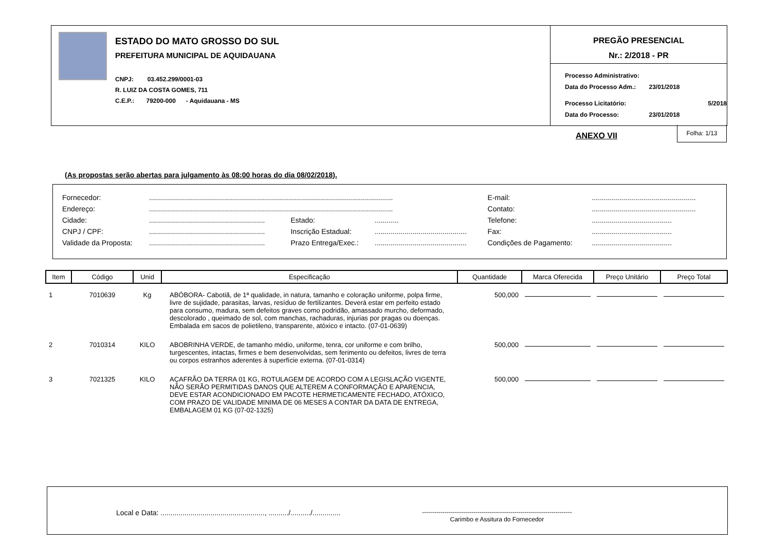ESTADO DO MATO GROSSO DO SUL
PREFEITURA MUNICIPAL DE AQUIDAUANA
CNPJ: 03.452.299/0001-03
R. LUIZ DA COSTA GOMES, 711
C.E.P.: 79200-000 - Aquidauana - MS
PREGÃO PRESENCIAL
Nr.: 2/2018 - PR
| Processo Administrativo: | |
| Data do Processo Adm.: | 23/01/2018 |
| Processo Licitatório: | 5/2018 |
| Data do Processo: | 23/01/2018 |
ANEXO VII
Folha: 1/13
(As propostas serão abertas para julgamento às 08:00 horas do dia 08/02/2018).
| Fornecedor: | .......................................................................................................................... | | | E-mail: | .................................................... |
| Endereço: | .......................................................................................................................... | | | Contato: | .................................................... |
| Cidade: | .......................................................... | Estado: | ............ | Telefone: | ........................................ |
| CNPJ / CPF: | .......................................................... | Inscrição Estadual: | .............................................. | Fax: | ........................................ |
| Validade da Proposta: | .......................................................... | Prazo Entrega/Exec.: | .............................................. | Condições de Pagamento: | ........................................ |
| Item | Código | Unid | Especificação | Quantidade | Marca Oferecida | Preço Unitário | Preço Total |
| --- | --- | --- | --- | --- | --- | --- | --- |
| 1 | 7010639 | Kg | ABÓBORA- Cabotiã, de 1ª qualidade, in natura, tamanho e coloração uniforme, polpa firme, livre de sujidade, parasitas, larvas, resíduo de fertilizantes. Deverá estar em perfeito estado para consumo, madura, sem defeitos graves como podridão, amassado murcho, deformado, descolorado , queimado de sol, com manchas, rachaduras, injurias por pragas ou doenças. Embalada em sacos de polietileno, transparente, atóxico e intacto. (07-01-0639) | 500,000 | | | |
| 2 | 7010314 | KILO | ABOBRINHA VERDE, de tamanho médio, uniforme, tenra, cor uniforme e com brilho, turgescentes, intactas, firmes e bem desenvolvidas, sem ferimento ou defeitos, livres de terra ou corpos estranhos aderentes à superfície externa. (07-01-0314) | 500,000 | | | |
| 3 | 7021325 | KILO | AÇAFRÃO DA TERRA 01 KG, ROTULAGEM DE ACORDO COM A LEGISLAÇÃO VIGENTE, NÃO SERÃO PERMITIDAS DANOS QUE ALTEREM A CONFORMAÇÃO E APARENCIA, DEVE ESTAR ACONDICIONADO EM PACOTE HERMETICAMENTE FECHADO, ATÓXICO, COM PRAZO DE VALIDADE MINIMA DE 06 MESES A CONTAR DA DATA DE ENTREGA, EMBALAGEM 01 KG (07-02-1325) | 500,000 | | | |
Local e Data: ...................................................., ........../........../..............
-------------------------------------------------------------------------
Carimbo e Assitura do Fornecedor